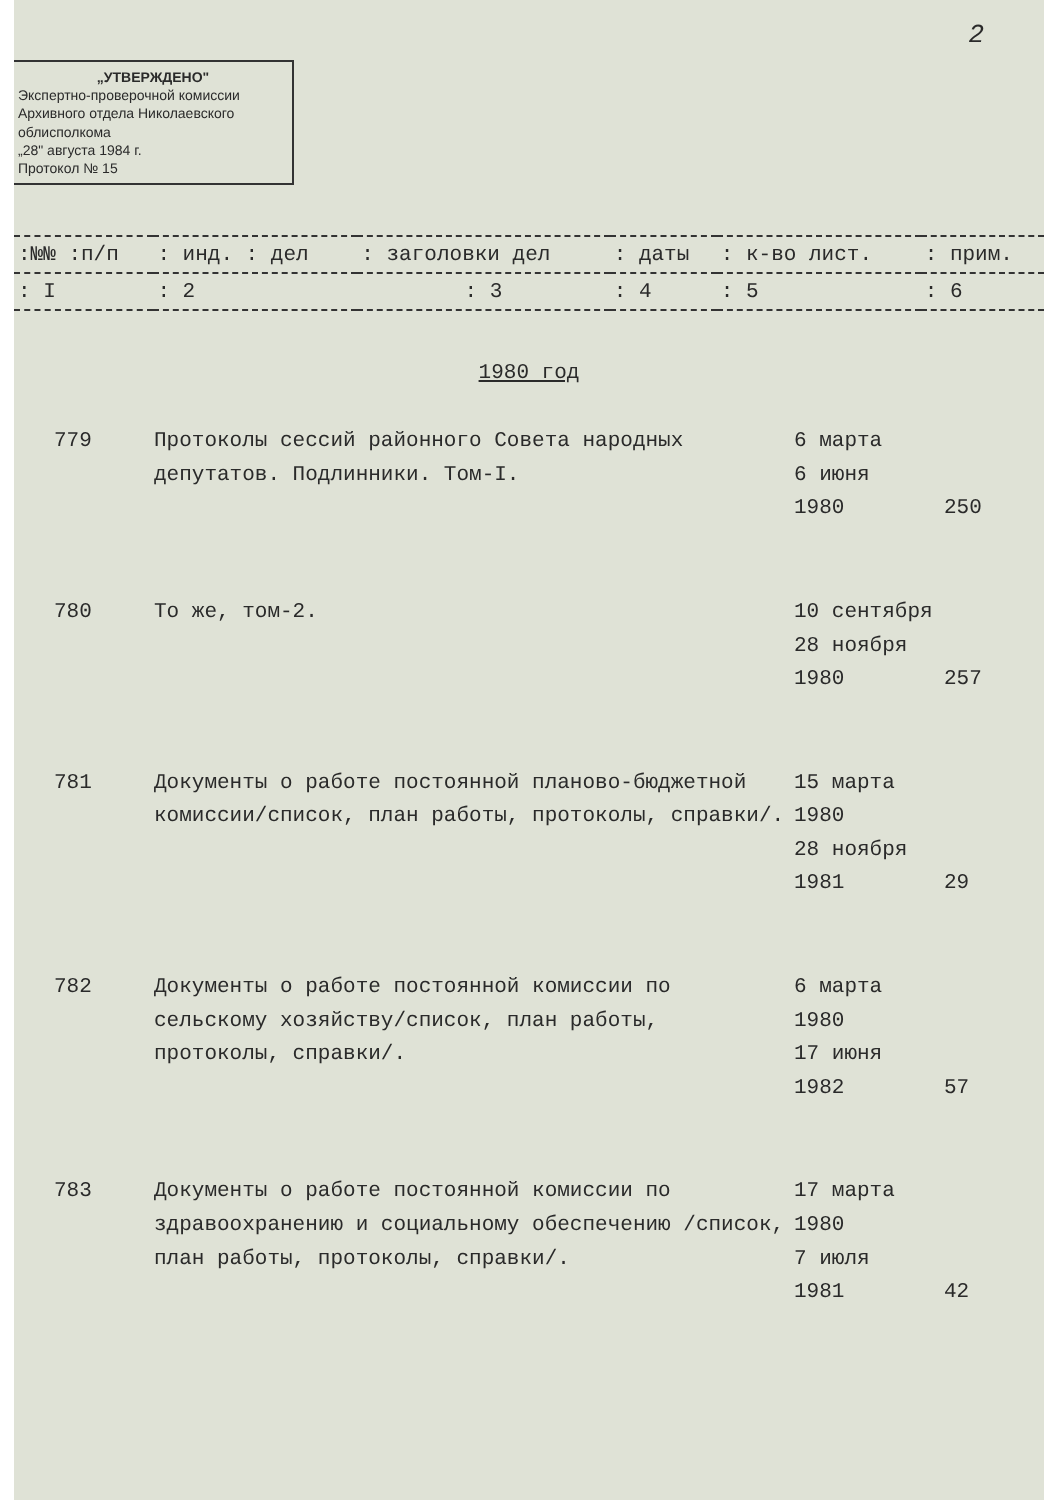2
„УТВЕРЖДЕНО"
Экспертно-проверочной комиссии Архивного отдела Николаевского облисполкома
„28" августа 1984 г.
Протокол № 15
| :№№ :п/п | : инд. : дел | : заголовки дел | : даты | : к-во лист. | : прим. |
| : I | : 2 | : 3 | : 4 | : 5 | : 6 |
1980 год
| 779 | Протоколы сессий районного Совета народных депутатов. Подлинники. Том-I. | 6 марта 6 июня 1980 | 250 |
| 780 | То же, том-2. | 10 сентября 28 ноября 1980 | 257 |
| 781 | Документы о работе постоянной планово-бюджетной комиссии/список, план работы, протоколы, справки/. | 15 марта 1980 28 ноября 1981 | 29 |
| 782 | Документы о работе постоянной комиссии по сельскому хозяйству/список, план работы, протоколы, справки/. | 6 марта 1980 17 июня 1982 | 57 |
| 783 | Документы о работе постоянной комиссии по здравоохранению и социальному обеспечению /список, план работы, протоколы, справки/. | 17 марта 1980 7 июля 1981 | 42 |